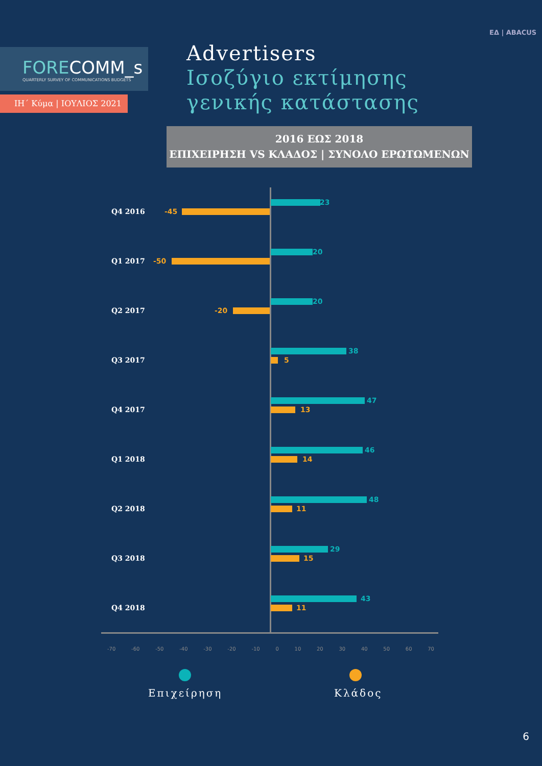FORECOMM_s
QUARTERLY SURVEY OF COMMUNICATIONS BUDGETS
ΙΗ΄ Κύμα | ΙΟΥΛΙΟΣ 2021
ΕΔ | ABACUS
Advertisers
Ισοζύγιο εκτίμησης
γενικής κατάστασης
2016 ΕΩΣ 2018
ΕΠΙΧΕΙΡΗΣΗ VS ΚΛΑΔΟΣ | ΣΥΝΟΛΟ ΕΡΩΤΩΜΕΝΩΝ
Q4 2016
23
-45
Q1 2017
20
-50
Q2 2017
20
-20
Q3 2017
38
5
Q4 2017
47
13
Q1 2018
46
14
Q2 2018
48
11
Q3 2018
29
15
Q4 2018
43
11
-70 -60 -50 -40 -30 -20 -10 0 10 20 30 40 50 60 70
Επιχείρηση Κλάδος
6